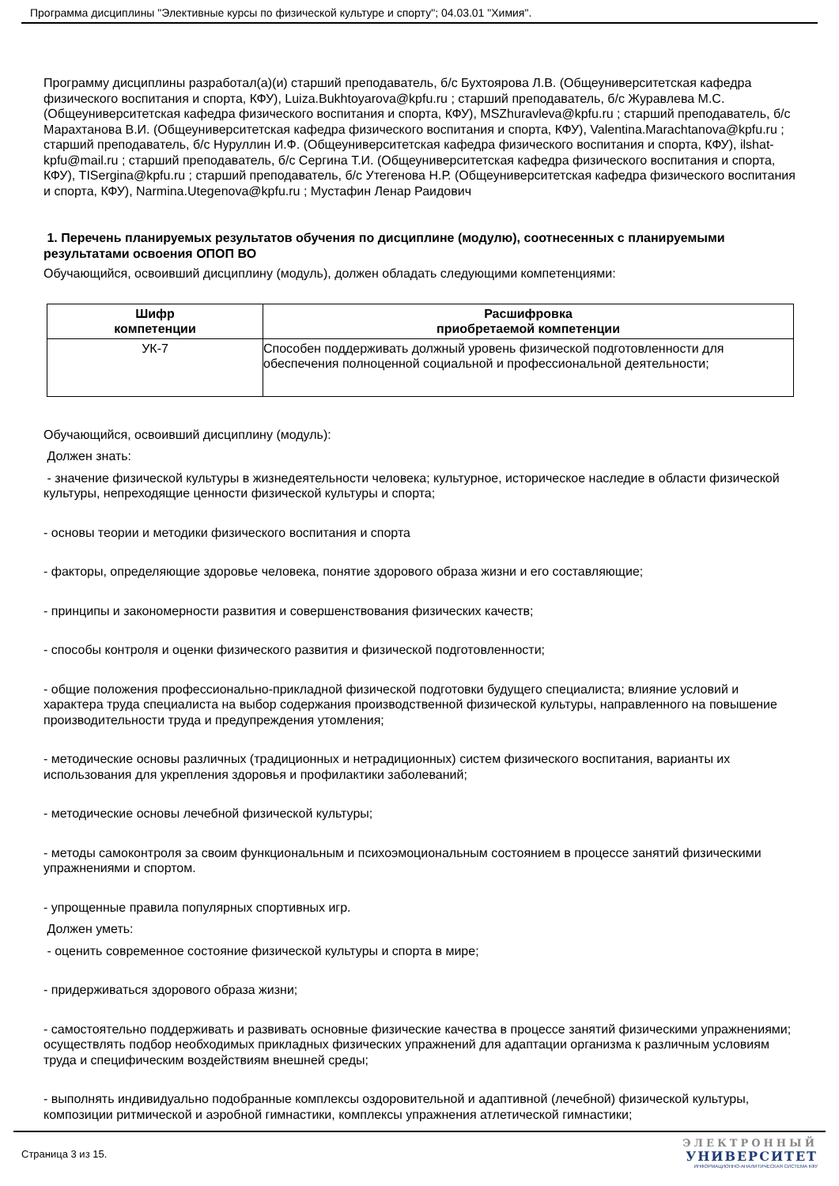Программа дисциплины "Элективные курсы по физической культуре и спорту"; 04.03.01 "Химия".
Программу дисциплины разработал(а)(и) старший преподаватель, б/с Бухтоярова Л.В. (Общеуниверситетская кафедра физического воспитания и спорта, КФУ), Luiza.Bukhtoyarova@kpfu.ru ; старший преподаватель, б/с Журавлева М.С. (Общеуниверситетская кафедра физического воспитания и спорта, КФУ), MSZhuravleva@kpfu.ru ; старший преподаватель, б/с Марахтанова В.И. (Общеуниверситетская кафедра физического воспитания и спорта, КФУ), Valentina.Marachtanova@kpfu.ru ; старший преподаватель, б/с Нуруллин И.Ф. (Общеуниверситетская кафедра физического воспитания и спорта, КФУ), ilshat-kpfu@mail.ru ; старший преподаватель, б/с Сергина Т.И. (Общеуниверситетская кафедра физического воспитания и спорта, КФУ), TISergina@kpfu.ru ; старший преподаватель, б/с Утегенова Н.Р. (Общеуниверситетская кафедра физического воспитания и спорта, КФУ), Narmina.Utegenova@kpfu.ru ; Мустафин Ленар Раидович
1. Перечень планируемых результатов обучения по дисциплине (модулю), соотнесенных с планируемыми результатами освоения ОПОП ВО
Обучающийся, освоивший дисциплину (модуль), должен обладать следующими компетенциями:
| Шифр компетенции | Расшифровка приобретаемой компетенции |
| --- | --- |
| УК-7 | Способен поддерживать должный уровень физической подготовленности для обеспечения полноценной социальной и профессиональной деятельности; |
Обучающийся, освоивший дисциплину (модуль):
Должен знать:
- значение физической культуры в жизнедеятельности человека; культурное, историческое наследие в области физической культуры, непреходящие ценности физической культуры и спорта;
- основы теории и методики физического воспитания и спорта
- факторы, определяющие здоровье человека, понятие здорового образа жизни и его составляющие;
- принципы и закономерности развития и совершенствования физических качеств;
- способы контроля и оценки физического развития и физической подготовленности;
- общие положения профессионально-прикладной физической подготовки будущего специалиста; влияние условий и характера труда специалиста на выбор содержания производственной физической культуры, направленного на повышение производительности труда и предупреждения утомления;
- методические основы различных (традиционных и нетрадиционных) систем физического воспитания, варианты их использования для укрепления здоровья и профилактики заболеваний;
- методические основы лечебной физической культуры;
- методы самоконтроля за своим функциональным и психоэмоциональным состоянием в процессе занятий физическими упражнениями и спортом.
- упрощенные правила популярных спортивных игр.
Должен уметь:
- оценить современное состояние физической культуры и спорта в мире;
- придерживаться здорового образа жизни;
- самостоятельно поддерживать и развивать основные физические качества в процессе занятий физическими упражнениями; осуществлять подбор необходимых прикладных физических упражнений для адаптации организма к различным условиям труда и специфическим воздействиям внешней среды;
- выполнять индивидуально подобранные комплексы оздоровительной и адаптивной (лечебной) физической культуры, композиции ритмической и аэробной гимнастики, комплексы упражнения атлетической гимнастики;
Страница 3 из 15.
ЭЛЕКТРОННЫЙ
УНИВЕРСИТЕТ
ИНФОРМАЦИОННО-АНАЛИТИЧЕСКАЯ СИСТЕМА КФУ